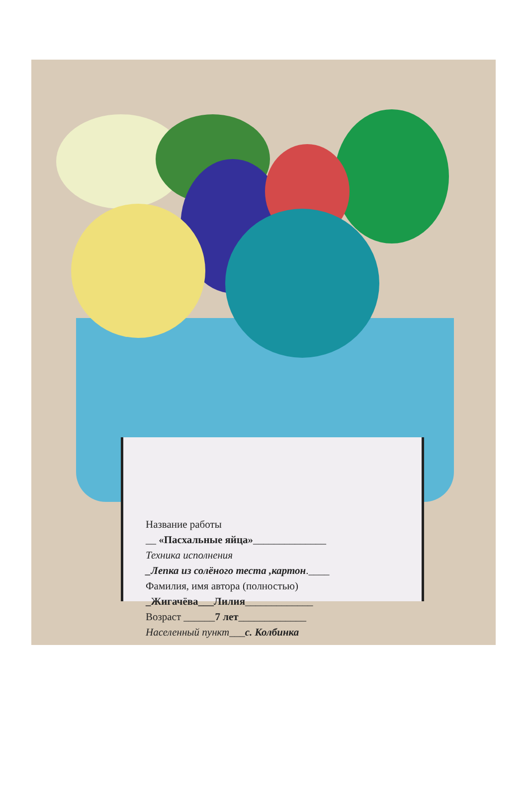Название работы
__ «Пасхальные яйца»______________
Техника исполнения
_Лепка из солёного теста ,картон.____
Фамилия, имя автора (полностью)
_Жигачёва___Лилия_____________
Возраст ______7 лет_____________
Населенный пункт___с. Колбинка